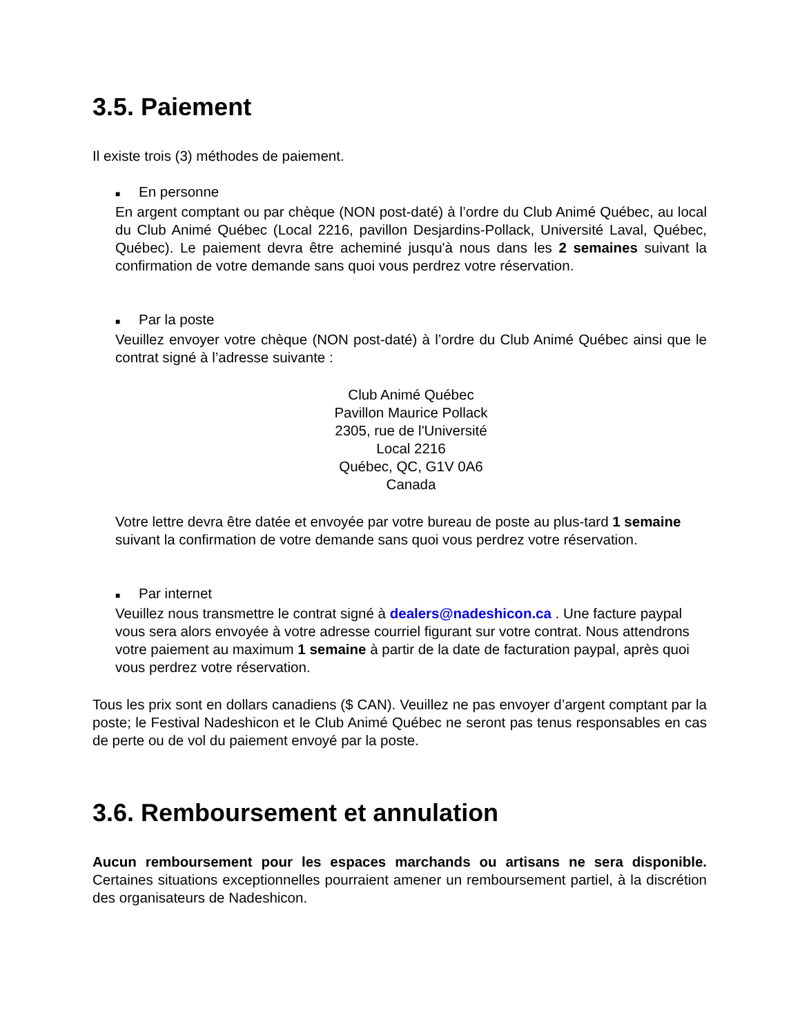3.5. Paiement
Il existe trois (3) méthodes de paiement.
■ En personne
En argent comptant ou par chèque (NON post-daté) à l’ordre du Club Animé Québec, au local du Club Animé Québec (Local 2216, pavillon Desjardins-Pollack, Université Laval, Québec, Québec). Le paiement devra être acheminé jusqu'à nous dans les 2 semaines suivant la confirmation de votre demande sans quoi vous perdrez votre réservation.
■ Par la poste
Veuillez envoyer votre chèque (NON post-daté) à l’ordre du Club Animé Québec ainsi que le contrat signé à l’adresse suivante :
Club Animé Québec
Pavillon Maurice Pollack
2305, rue de l'Université
Local 2216
Québec, QC, G1V 0A6
Canada
Votre lettre devra être datée et envoyée par votre bureau de poste au plus-tard 1 semaine suivant la confirmation de votre demande sans quoi vous perdrez votre réservation.
■ Par internet
Veuillez nous transmettre le contrat signé à dealers@nadeshicon.ca . Une facture paypal vous sera alors envoyée à votre adresse courriel figurant sur votre contrat. Nous attendrons votre paiement au maximum 1 semaine à partir de la date de facturation paypal, après quoi vous perdrez votre réservation.
Tous les prix sont en dollars canadiens ($ CAN). Veuillez ne pas envoyer d’argent comptant par la poste; le Festival Nadeshicon et le Club Animé Québec ne seront pas tenus responsables en cas de perte ou de vol du paiement envoyé par la poste.
3.6. Remboursement et annulation
Aucun remboursement pour les espaces marchands ou artisans ne sera disponible. Certaines situations exceptionnelles pourraient amener un remboursement partiel, à la discrétion des organisateurs de Nadeshicon.